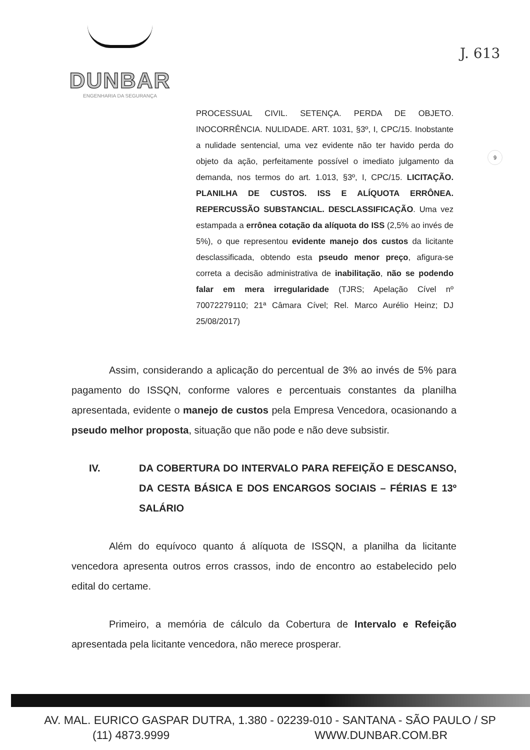DUNBAR
ENGENHARIA DA SEGURANÇA
J. 613
9
PROCESSUAL CIVIL. SETENÇA. PERDA DE OBJETO. INOCORRÊNCIA. NULIDADE. ART. 1031, §3º, I, CPC/15. Inobstante a nulidade sentencial, uma vez evidente não ter havido perda do objeto da ação, perfeitamente possível o imediato julgamento da demanda, nos termos do art. 1.013, §3º, I, CPC/15. LICITAÇÃO. PLANILHA DE CUSTOS. ISS E ALÍQUOTA ERRÔNEA. REPERCUSSÃO SUBSTANCIAL. DESCLASSIFICAÇÃO. Uma vez estampada a errônea cotação da alíquota do ISS (2,5% ao invés de 5%), o que representou evidente manejo dos custos da licitante desclassificada, obtendo esta pseudo menor preço, afigura-se correta a decisão administrativa de inabilitação, não se podendo falar em mera irregularidade (TJRS; Apelação Cível nº 70072279110; 21ª Câmara Cível; Rel. Marco Aurélio Heinz; DJ 25/08/2017)
Assim, considerando a aplicação do percentual de 3% ao invés de 5% para pagamento do ISSQN, conforme valores e percentuais constantes da planilha apresentada, evidente o manejo de custos pela Empresa Vencedora, ocasionando a pseudo melhor proposta, situação que não pode e não deve subsistir.
IV. DA COBERTURA DO INTERVALO PARA REFEIÇÃO E DESCANSO, DA CESTA BÁSICA E DOS ENCARGOS SOCIAIS – FÉRIAS E 13º SALÁRIO
Além do equívoco quanto á alíquota de ISSQN, a planilha da licitante vencedora apresenta outros erros crassos, indo de encontro ao estabelecido pelo edital do certame.
Primeiro, a memória de cálculo da Cobertura de Intervalo e Refeição apresentada pela licitante vencedora, não merece prosperar.
AV. MAL. EURICO GASPAR DUTRA, 1.380 - 02239-010 - SANTANA - SÃO PAULO / SP
(11) 4873.9999 WWW.DUNBAR.COM.BR